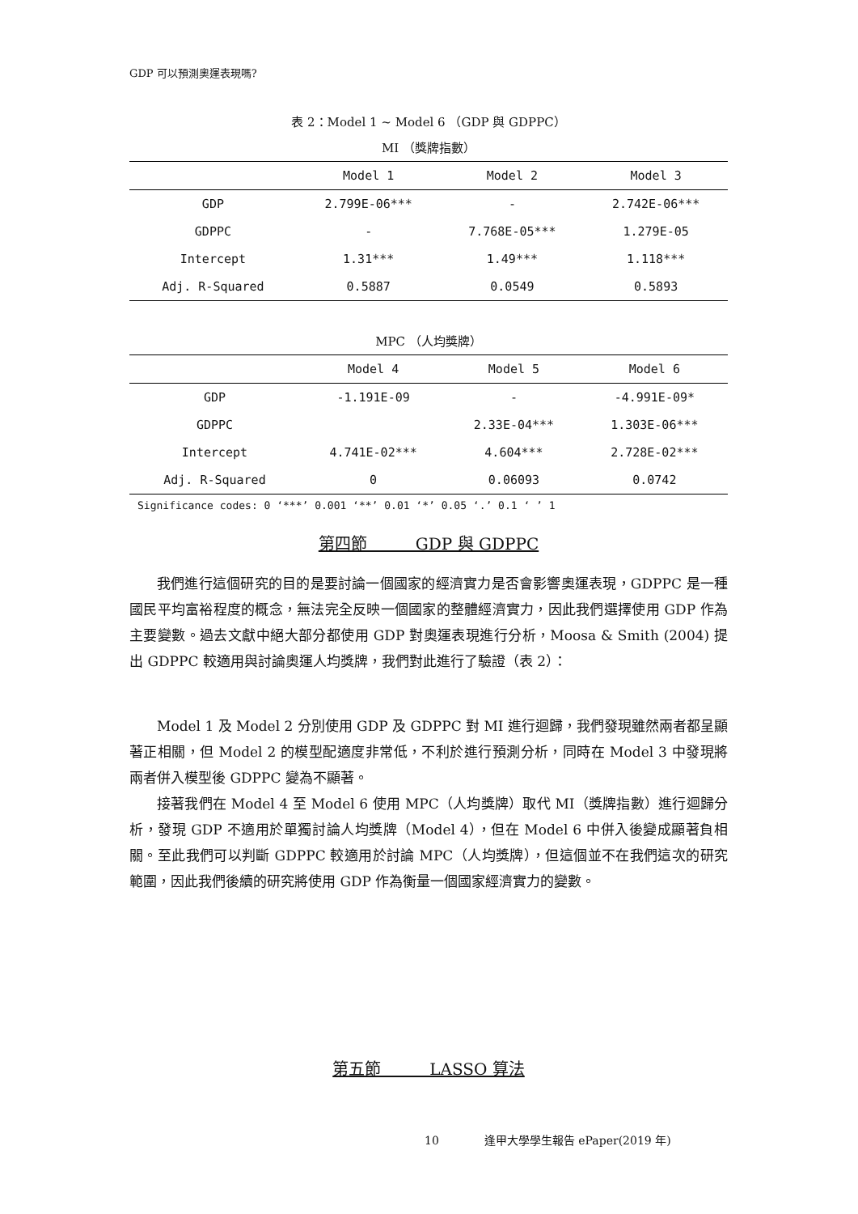GDP 可以預測奧運表現嗎?
表 2：Model 1 ~ Model 6 （GDP 與 GDPPC）
MI （獎牌指數）
| | Model 1 | Model 2 | Model 3 |
| --- | --- | --- | --- |
| GDP | 2.799E-06*** | - | 2.742E-06*** |
| GDPPC | - | 7.768E-05*** | 1.279E-05 |
| Intercept | 1.31*** | 1.49*** | 1.118*** |
| Adj. R-Squared | 0.5887 | 0.0549 | 0.5893 |
MPC （人均獎牌）
| | Model 4 | Model 5 | Model 6 |
| --- | --- | --- | --- |
| GDP | -1.191E-09 | - | -4.991E-09* |
| GDPPC | | 2.33E-04*** | 1.303E-06*** |
| Intercept | 4.741E-02*** | 4.604*** | 2.728E-02*** |
| Adj. R-Squared | 0 | 0.06093 | 0.0742 |
Significance codes: 0 ‘***’ 0.001 ‘**’ 0.01 ‘*’ 0.05 ‘.’ 0.1 ‘ ’ 1
第四節　　　GDP 與 GDPPC
我們進行這個研究的目的是要討論一個國家的經濟實力是否會影響奧運表現，GDPPC 是一種國民平均富裕程度的概念，無法完全反映一個國家的整體經濟實力，因此我們選擇使用 GDP 作為主要變數。過去文獻中絕大部分都使用 GDP 對奧運表現進行分析，Moosa & Smith (2004) 提出 GDPPC 較適用與討論奧運人均獎牌，我們對此進行了驗證（表 2）：
Model 1 及 Model 2 分別使用 GDP 及 GDPPC 對 MI 進行迴歸，我們發現雖然兩者都呈顯著正相關，但 Model 2 的模型配適度非常低，不利於進行預測分析，同時在 Model 3 中發現將兩者併入模型後 GDPPC 變為不顯著。
接著我們在 Model 4 至 Model 6 使用 MPC（人均獎牌）取代 MI（獎牌指數）進行迴歸分析，發現 GDP 不適用於單獨討論人均獎牌（Model 4），但在 Model 6 中併入後變成顯著負相關。至此我們可以判斷 GDPPC 較適用於討論 MPC（人均獎牌），但這個並不在我們這次的研究範圍，因此我們後續的研究將使用 GDP 作為衡量一個國家經濟實力的變數。
第五節　　　LASSO 算法
10　　　　逢甲大學學生報告 ePaper(2019 年)